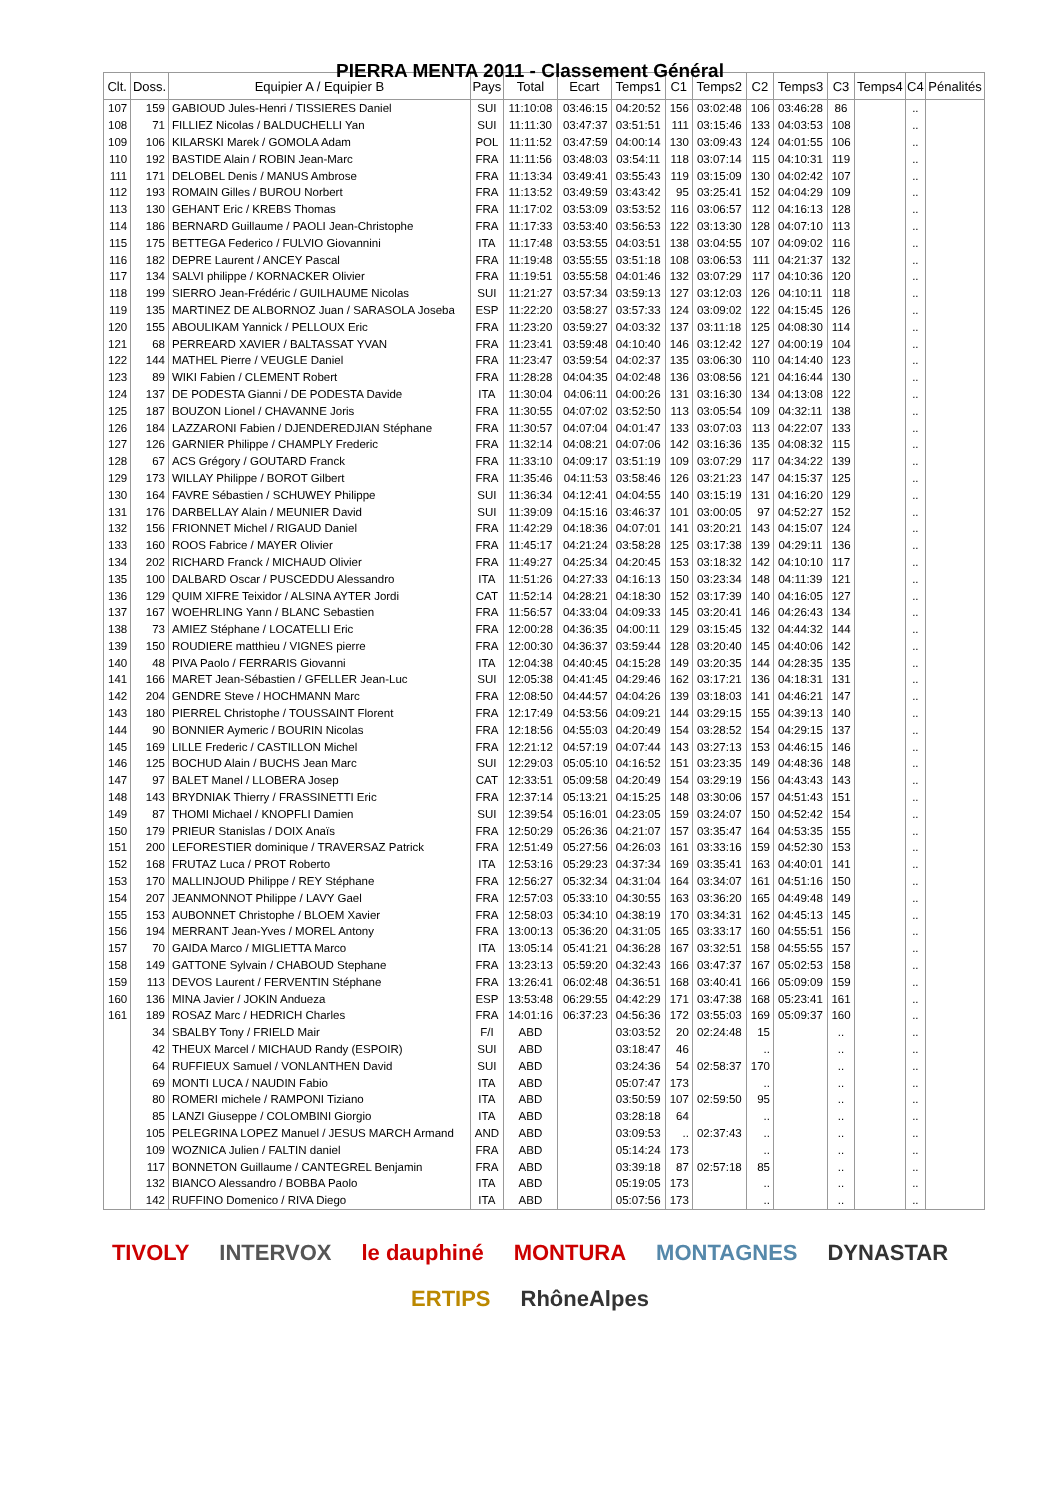PIERRA MENTA 2011 - Classement Général
| Clt. | Doss. | Equipier A / Equipier B | Pays | Total | Ecart | Temps1 | C1 | Temps2 | C2 | Temps3 | C3 | Temps4 | C4 | Pénalités |
| --- | --- | --- | --- | --- | --- | --- | --- | --- | --- | --- | --- | --- | --- | --- |
| 107 | 159 | GABIOUD Jules-Henri / TISSIERES Daniel | SUI | 11:10:08 | 03:46:15 | 04:20:52 | 156 | 03:02:48 | 106 | 03:46:28 | 86 | | .. | |
| 108 | 71 | FILLIEZ Nicolas / BALDUCHELLI Yan | SUI | 11:11:30 | 03:47:37 | 03:51:51 | 111 | 03:15:46 | 133 | 04:03:53 | 108 | | .. | |
| 109 | 106 | KILARSKI Marek / GOMOLA Adam | POL | 11:11:52 | 03:47:59 | 04:00:14 | 130 | 03:09:43 | 124 | 04:01:55 | 106 | | .. | |
| 110 | 192 | BASTIDE Alain / ROBIN Jean-Marc | FRA | 11:11:56 | 03:48:03 | 03:54:11 | 118 | 03:07:14 | 115 | 04:10:31 | 119 | | .. | |
| 111 | 171 | DELOBEL Denis / MANUS Ambrose | FRA | 11:13:34 | 03:49:41 | 03:55:43 | 119 | 03:15:09 | 130 | 04:02:42 | 107 | | .. | |
| 112 | 193 | ROMAIN Gilles / BUROU Norbert | FRA | 11:13:52 | 03:49:59 | 03:43:42 | 95 | 03:25:41 | 152 | 04:04:29 | 109 | | .. | |
| 113 | 130 | GEHANT Eric / KREBS Thomas | FRA | 11:17:02 | 03:53:09 | 03:53:52 | 116 | 03:06:57 | 112 | 04:16:13 | 128 | | .. | |
| 114 | 186 | BERNARD Guillaume / PAOLI Jean-Christophe | FRA | 11:17:33 | 03:53:40 | 03:56:53 | 122 | 03:13:30 | 128 | 04:07:10 | 113 | | .. | |
| 115 | 175 | BETTEGA Federico / FULVIO Giovannini | ITA | 11:17:48 | 03:53:55 | 04:03:51 | 138 | 03:04:55 | 107 | 04:09:02 | 116 | | .. | |
| 116 | 182 | DEPRE Laurent / ANCEY Pascal | FRA | 11:19:48 | 03:55:55 | 03:51:18 | 108 | 03:06:53 | 111 | 04:21:37 | 132 | | .. | |
| 117 | 134 | SALVI philippe / KORNACKER Olivier | FRA | 11:19:51 | 03:55:58 | 04:01:46 | 132 | 03:07:29 | 117 | 04:10:36 | 120 | | .. | |
| 118 | 199 | SIERRO Jean-Frédéric / GUILHAUME Nicolas | SUI | 11:21:27 | 03:57:34 | 03:59:13 | 127 | 03:12:03 | 126 | 04:10:11 | 118 | | .. | |
| 119 | 135 | MARTINEZ DE ALBORNOZ Juan / SARASOLA Joseba | ESP | 11:22:20 | 03:58:27 | 03:57:33 | 124 | 03:09:02 | 122 | 04:15:45 | 126 | | .. | |
| 120 | 155 | ABOULIKAM Yannick / PELLOUX Eric | FRA | 11:23:20 | 03:59:27 | 04:03:32 | 137 | 03:11:18 | 125 | 04:08:30 | 114 | | .. | |
| 121 | 68 | PERREARD XAVIER / BALTASSAT YVAN | FRA | 11:23:41 | 03:59:48 | 04:10:40 | 146 | 03:12:42 | 127 | 04:00:19 | 104 | | .. | |
| 122 | 144 | MATHEL Pierre / VEUGLE Daniel | FRA | 11:23:47 | 03:59:54 | 04:02:37 | 135 | 03:06:30 | 110 | 04:14:40 | 123 | | .. | |
| 123 | 89 | WIKI Fabien / CLEMENT Robert | FRA | 11:28:28 | 04:04:35 | 04:02:48 | 136 | 03:08:56 | 121 | 04:16:44 | 130 | | .. | |
| 124 | 137 | DE PODESTA Gianni / DE PODESTA Davide | ITA | 11:30:04 | 04:06:11 | 04:00:26 | 131 | 03:16:30 | 134 | 04:13:08 | 122 | | .. | |
| 125 | 187 | BOUZON Lionel / CHAVANNE Joris | FRA | 11:30:55 | 04:07:02 | 03:52:50 | 113 | 03:05:54 | 109 | 04:32:11 | 138 | | .. | |
| 126 | 184 | LAZZARONI Fabien / DJENDEREDJIAN Stéphane | FRA | 11:30:57 | 04:07:04 | 04:01:47 | 133 | 03:07:03 | 113 | 04:22:07 | 133 | | .. | |
| 127 | 126 | GARNIER Philippe / CHAMPLY Frederic | FRA | 11:32:14 | 04:08:21 | 04:07:06 | 142 | 03:16:36 | 135 | 04:08:32 | 115 | | .. | |
| 128 | 67 | ACS Grégory / GOUTARD Franck | FRA | 11:33:10 | 04:09:17 | 03:51:19 | 109 | 03:07:29 | 117 | 04:34:22 | 139 | | .. | |
| 129 | 173 | WILLAY Philippe / BOROT Gilbert | FRA | 11:35:46 | 04:11:53 | 03:58:46 | 126 | 03:21:23 | 147 | 04:15:37 | 125 | | .. | |
| 130 | 164 | FAVRE Sébastien / SCHUWEY Philippe | SUI | 11:36:34 | 04:12:41 | 04:04:55 | 140 | 03:15:19 | 131 | 04:16:20 | 129 | | .. | |
| 131 | 176 | DARBELLAY Alain / MEUNIER David | SUI | 11:39:09 | 04:15:16 | 03:46:37 | 101 | 03:00:05 | 97 | 04:52:27 | 152 | | .. | |
| 132 | 156 | FRIONNET Michel / RIGAUD Daniel | FRA | 11:42:29 | 04:18:36 | 04:07:01 | 141 | 03:20:21 | 143 | 04:15:07 | 124 | | .. | |
| 133 | 160 | ROOS Fabrice / MAYER Olivier | FRA | 11:45:17 | 04:21:24 | 03:58:28 | 125 | 03:17:38 | 139 | 04:29:11 | 136 | | .. | |
| 134 | 202 | RICHARD Franck / MICHAUD Olivier | FRA | 11:49:27 | 04:25:34 | 04:20:45 | 153 | 03:18:32 | 142 | 04:10:10 | 117 | | .. | |
| 135 | 100 | DALBARD Oscar / PUSCEDDU Alessandro | ITA | 11:51:26 | 04:27:33 | 04:16:13 | 150 | 03:23:34 | 148 | 04:11:39 | 121 | | .. | |
| 136 | 129 | QUIM XIFRE Teixidor / ALSINA AYTER Jordi | CAT | 11:52:14 | 04:28:21 | 04:18:30 | 152 | 03:17:39 | 140 | 04:16:05 | 127 | | .. | |
| 137 | 167 | WOEHRLING Yann / BLANC Sebastien | FRA | 11:56:57 | 04:33:04 | 04:09:33 | 145 | 03:20:41 | 146 | 04:26:43 | 134 | | .. | |
| 138 | 73 | AMIEZ Stéphane / LOCATELLI Eric | FRA | 12:00:28 | 04:36:35 | 04:00:11 | 129 | 03:15:45 | 132 | 04:44:32 | 144 | | .. | |
| 139 | 150 | ROUDIERE matthieu / VIGNES pierre | FRA | 12:00:30 | 04:36:37 | 03:59:44 | 128 | 03:20:40 | 145 | 04:40:06 | 142 | | .. | |
| 140 | 48 | PIVA Paolo / FERRARIS Giovanni | ITA | 12:04:38 | 04:40:45 | 04:15:28 | 149 | 03:20:35 | 144 | 04:28:35 | 135 | | .. | |
| 141 | 166 | MARET Jean-Sébastien / GFELLER Jean-Luc | SUI | 12:05:38 | 04:41:45 | 04:29:46 | 162 | 03:17:21 | 136 | 04:18:31 | 131 | | .. | |
| 142 | 204 | GENDRE Steve / HOCHMANN Marc | FRA | 12:08:50 | 04:44:57 | 04:04:26 | 139 | 03:18:03 | 141 | 04:46:21 | 147 | | .. | |
| 143 | 180 | PIERREL Christophe / TOUSSAINT Florent | FRA | 12:17:49 | 04:53:56 | 04:09:21 | 144 | 03:29:15 | 155 | 04:39:13 | 140 | | .. | |
| 144 | 90 | BONNIER Aymeric / BOURIN Nicolas | FRA | 12:18:56 | 04:55:03 | 04:20:49 | 154 | 03:28:52 | 154 | 04:29:15 | 137 | | .. | |
| 145 | 169 | LILLE Frederic / CASTILLON Michel | FRA | 12:21:12 | 04:57:19 | 04:07:44 | 143 | 03:27:13 | 153 | 04:46:15 | 146 | | .. | |
| 146 | 125 | BOCHUD Alain / BUCHS Jean Marc | SUI | 12:29:03 | 05:05:10 | 04:16:52 | 151 | 03:23:35 | 149 | 04:48:36 | 148 | | .. | |
| 147 | 97 | BALET Manel / LLOBERA Josep | CAT | 12:33:51 | 05:09:58 | 04:20:49 | 154 | 03:29:19 | 156 | 04:43:43 | 143 | | .. | |
| 148 | 143 | BRYDNIAK Thierry / FRASSINETTI Eric | FRA | 12:37:14 | 05:13:21 | 04:15:25 | 148 | 03:30:06 | 157 | 04:51:43 | 151 | | .. | |
| 149 | 87 | THOMI Michael / KNOPFLI Damien | SUI | 12:39:54 | 05:16:01 | 04:23:05 | 159 | 03:24:07 | 150 | 04:52:42 | 154 | | .. | |
| 150 | 179 | PRIEUR Stanislas / DOIX Anaïs | FRA | 12:50:29 | 05:26:36 | 04:21:07 | 157 | 03:35:47 | 164 | 04:53:35 | 155 | | .. | |
| 151 | 200 | LEFORESTIER dominique / TRAVERSAZ Patrick | FRA | 12:51:49 | 05:27:56 | 04:26:03 | 161 | 03:33:16 | 159 | 04:52:30 | 153 | | .. | |
| 152 | 168 | FRUTAZ Luca / PROT Roberto | ITA | 12:53:16 | 05:29:23 | 04:37:34 | 169 | 03:35:41 | 163 | 04:40:01 | 141 | | .. | |
| 153 | 170 | MALLINJOUD Philippe / REY Stéphane | FRA | 12:56:27 | 05:32:34 | 04:31:04 | 164 | 03:34:07 | 161 | 04:51:16 | 150 | | .. | |
| 154 | 207 | JEANMONNOT Philippe / LAVY Gael | FRA | 12:57:03 | 05:33:10 | 04:30:55 | 163 | 03:36:20 | 165 | 04:49:48 | 149 | | .. | |
| 155 | 153 | AUBONNET Christophe / BLOEM Xavier | FRA | 12:58:03 | 05:34:10 | 04:38:19 | 170 | 03:34:31 | 162 | 04:45:13 | 145 | | .. | |
| 156 | 194 | MERRANT Jean-Yves / MOREL Antony | FRA | 13:00:13 | 05:36:20 | 04:31:05 | 165 | 03:33:17 | 160 | 04:55:51 | 156 | | .. | |
| 157 | 70 | GAIDA Marco / MIGLIETTA Marco | ITA | 13:05:14 | 05:41:21 | 04:36:28 | 167 | 03:32:51 | 158 | 04:55:55 | 157 | | .. | |
| 158 | 149 | GATTONE Sylvain / CHABOUD Stephane | FRA | 13:23:13 | 05:59:20 | 04:32:43 | 166 | 03:47:37 | 167 | 05:02:53 | 158 | | .. | |
| 159 | 113 | DEVOS Laurent / FERVENTIN Stéphane | FRA | 13:26:41 | 06:02:48 | 04:36:51 | 168 | 03:40:41 | 166 | 05:09:09 | 159 | | .. | |
| 160 | 136 | MINA Javier / JOKIN Andueza | ESP | 13:53:48 | 06:29:55 | 04:42:29 | 171 | 03:47:38 | 168 | 05:23:41 | 161 | | .. | |
| 161 | 189 | ROSAZ Marc / HEDRICH Charles | FRA | 14:01:16 | 06:37:23 | 04:56:36 | 172 | 03:55:03 | 169 | 05:09:37 | 160 | | .. | |
| | 34 | SBALBY Tony / FRIELD Mair | F/I | ABD | | 03:03:52 | 20 | 02:24:48 | 15 | | .. | | .. | |
| | 42 | THEUX Marcel / MICHAUD Randy (ESPOIR) | SUI | ABD | | 03:18:47 | 46 | | .. | | .. | | .. | |
| | 64 | RUFFIEUX Samuel / VONLANTHEN David | SUI | ABD | | 03:24:36 | 54 | 02:58:37 | 170 | | .. | | .. | |
| | 69 | MONTI LUCA / NAUDIN Fabio | ITA | ABD | | 05:07:47 | 173 | | .. | | .. | | .. | |
| | 80 | ROMERI michele / RAMPONI Tiziano | ITA | ABD | | 03:50:59 | 107 | 02:59:50 | 95 | | .. | | .. | |
| | 85 | LANZI Giuseppe / COLOMBINI Giorgio | ITA | ABD | | 03:28:18 | 64 | | .. | | .. | | .. | |
| | 105 | PELEGRINA LOPEZ Manuel / JESUS MARCH Armand | AND | ABD | | 03:09:53 | .. | 02:37:43 | .. | | .. | | .. | |
| | 109 | WOZNICA Julien / FALTIN daniel | FRA | ABD | | 05:14:24 | 173 | | .. | | .. | | .. | |
| | 117 | BONNETON Guillaume / CANTEGREL Benjamin | FRA | ABD | | 03:39:18 | 87 | 02:57:18 | 85 | | .. | | .. | |
| | 132 | BIANCO Alessandro / BOBBA Paolo | ITA | ABD | | 05:19:05 | 173 | | .. | | .. | | .. | |
| | 142 | RUFFINO Domenico / RIVA Diego | ITA | ABD | | 05:07:56 | 173 | | .. | | .. | | .. | |
TIVOLY INTERVOX le dauphiné MONTURA MONTAGNES DYNASTAR ERTIPS RhôneAlpes